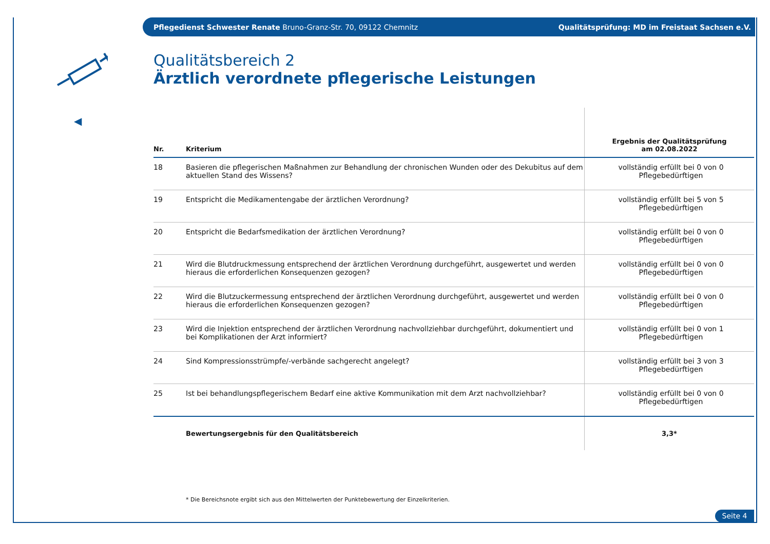Pflegedienst Schwester Renate Bruno-Granz-Str. 70, 09122 Chemnitz
Qualitätsprüfung: MD im Freistaat Sachsen e.V.
◀
Qualitätsbereich 2
Ärztlich verordnete pflegerische Leistungen
| Nr. | Kriterium | Ergebnis der Qualitätsprüfung am 02.08.2022 |
| --- | --- | --- |
| 18 | Basieren die pflegerischen Maßnahmen zur Behandlung der chronischen Wunden oder des Dekubitus auf dem aktuellen Stand des Wissens? | vollständig erfüllt bei 0 von 0 Pflegebedürftigen |
| 19 | Entspricht die Medikamentengabe der ärztlichen Verordnung? | vollständig erfüllt bei 5 von 5 Pflegebedürftigen |
| 20 | Entspricht die Bedarfsmedikation der ärztlichen Verordnung? | vollständig erfüllt bei 0 von 0 Pflegebedürftigen |
| 21 | Wird die Blutdruckmessung entsprechend der ärztlichen Verordnung durchgeführt, ausgewertet und werden hieraus die erforderlichen Konsequenzen gezogen? | vollständig erfüllt bei 0 von 0 Pflegebedürftigen |
| 22 | Wird die Blutzuckermessung entsprechend der ärztlichen Verordnung durchgeführt, ausgewertet und werden hieraus die erforderlichen Konsequenzen gezogen? | vollständig erfüllt bei 0 von 0 Pflegebedürftigen |
| 23 | Wird die Injektion entsprechend der ärztlichen Verordnung nachvollziehbar durchgeführt, dokumentiert und bei Komplikationen der Arzt informiert? | vollständig erfüllt bei 0 von 1 Pflegebedürftigen |
| 24 | Sind Kompressionsstrümpfe/-verbände sachgerecht angelegt? | vollständig erfüllt bei 3 von 3 Pflegebedürftigen |
| 25 | Ist bei behandlungspflegerischem Bedarf eine aktive Kommunikation mit dem Arzt nachvollziehbar? | vollständig erfüllt bei 0 von 0 Pflegebedürftigen |
| | Bewertungsergebnis für den Qualitätsbereich | 3,3* |
* Die Bereichsnote ergibt sich aus den Mittelwerten der Punktebewertung der Einzelkriterien.
Seite 4